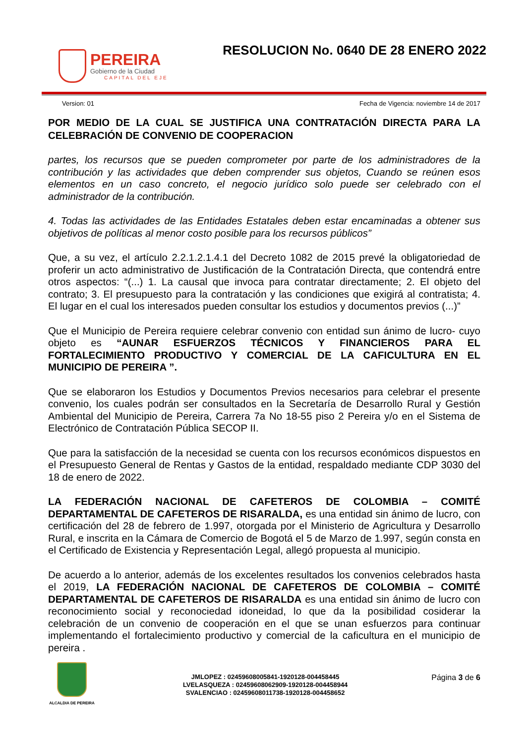PEREIRA
Gobierno de la Ciudad
CAPITAL DEL EJE
RESOLUCION No. 0640 DE 28 ENERO 2022
Version: 01 Fecha de Vigencia: noviembre 14 de 2017
POR MEDIO DE LA CUAL SE JUSTIFICA UNA CONTRATACIÓN DIRECTA PARA LA CELEBRACIÓN DE CONVENIO DE COOPERACION
partes, los recursos que se pueden comprometer por parte de los administradores de la contribución y las actividades que deben comprender sus objetos, Cuando se reúnen esos elementos en un caso concreto, el negocio jurídico solo puede ser celebrado con el administrador de la contribución.
4. Todas las actividades de las Entidades Estatales deben estar encaminadas a obtener sus objetivos de políticas al menor costo posible para los recursos públicos”
Que, a su vez, el artículo 2.2.1.2.1.4.1 del Decreto 1082 de 2015 prevé la obligatoriedad de proferir un acto administrativo de Justificación de la Contratación Directa, que contendrá entre otros aspectos: “(...) 1. La causal que invoca para contratar directamente; 2. El objeto del contrato; 3. El presupuesto para la contratación y las condiciones que exigirá al contratista; 4. El lugar en el cual los interesados pueden consultar los estudios y documentos previos (...)”
Que el Municipio de Pereira requiere celebrar convenio con entidad sun ánimo de lucro- cuyo objeto es “AUNAR ESFUERZOS TÉCNICOS Y FINANCIEROS PARA EL FORTALECIMIENTO PRODUCTIVO Y COMERCIAL DE LA CAFICULTURA EN EL MUNICIPIO DE PEREIRA ”.
Que se elaboraron los Estudios y Documentos Previos necesarios para celebrar el presente convenio, los cuales podrán ser consultados en la Secretaría de Desarrollo Rural y Gestión Ambiental del Municipio de Pereira, Carrera 7a No 18-55 piso 2 Pereira y/o en el Sistema de Electrónico de Contratación Pública SECOP II.
Que para la satisfacción de la necesidad se cuenta con los recursos económicos dispuestos en el Presupuesto General de Rentas y Gastos de la entidad, respaldado mediante CDP 3030 del 18 de enero de 2022.
LA FEDERACIÓN NACIONAL DE CAFETEROS DE COLOMBIA – COMITÉ DEPARTAMENTAL DE CAFETEROS DE RISARALDA, es una entidad sin ánimo de lucro, con certificación del 28 de febrero de 1.997, otorgada por el Ministerio de Agricultura y Desarrollo Rural, e inscrita en la Cámara de Comercio de Bogotá el 5 de Marzo de 1.997, según consta en el Certificado de Existencia y Representación Legal, allegó propuesta al municipio.
De acuerdo a lo anterior, además de los excelentes resultados los convenios celebrados hasta el 2019, LA FEDERACIÓN NACIONAL DE CAFETEROS DE COLOMBIA – COMITÉ DEPARTAMENTAL DE CAFETEROS DE RISARALDA es una entidad sin ánimo de lucro con reconocimiento social y reconociedad idoneidad, lo que da la posibilidad cosiderar la celebración de un convenio de cooperación en el que se unan esfuerzos para continuar implementando el fortalecimiento productivo y comercial de la caficultura en el municipio de pereira .
ALCALDIA DE PEREIRA
JMLOPEZ : 02459608005841-1920128-004458445
LVELASQUEZA : 02459608062909-1920128-004458944
SVALENCIAO : 02459608011738-1920128-004458652
Página 3 de 6